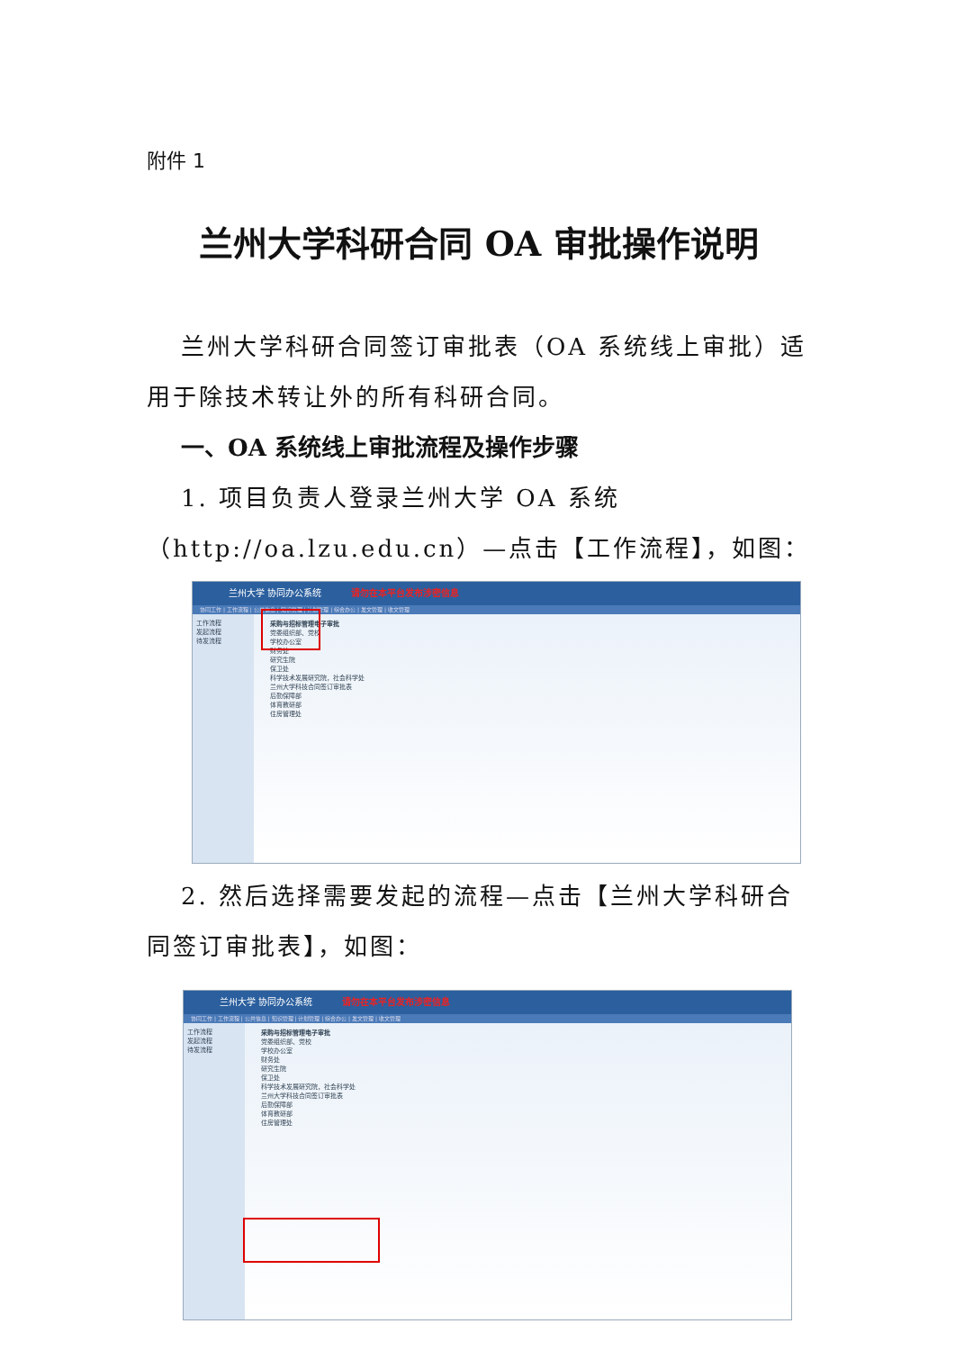附件 1
兰州大学科研合同 OA 审批操作说明
兰州大学科研合同签订审批表（OA 系统线上审批）适用于除技术转让外的所有科研合同。
一、OA 系统线上审批流程及操作步骤
1. 项目负责人登录兰州大学 OA 系统（http://oa.lzu.edu.cn）—点击【工作流程】，如图：
兰州大学 协同办公系统 请勿在本平台发布涉密信息
协同工作 | 工作流程 | 公共信息 | 知识管理 | 计划管理 | 综合办公 | 发文管理 | 收文管理
工作流程
发起流程
待发流程
采购与招标管理电子审批
党委组织部、党校
学校办公室
财务处
研究生院
保卫处
科学技术发展研究院，社会科学处
兰州大学科技合同签订审批表
后勤保障部
体育教研部
住房管理处
2. 然后选择需要发起的流程—点击【兰州大学科研合同签订审批表】，如图：
兰州大学 协同办公系统 请勿在本平台发布涉密信息
协同工作 | 工作流程 | 公共信息 | 知识管理 | 计划管理 | 综合办公 | 发文管理 | 收文管理
工作流程
发起流程
待发流程
采购与招标管理电子审批
党委组织部、党校
学校办公室
财务处
研究生院
保卫处
科学技术发展研究院，社会科学处
兰州大学科技合同签订审批表
后勤保障部
体育教研部
住房管理处